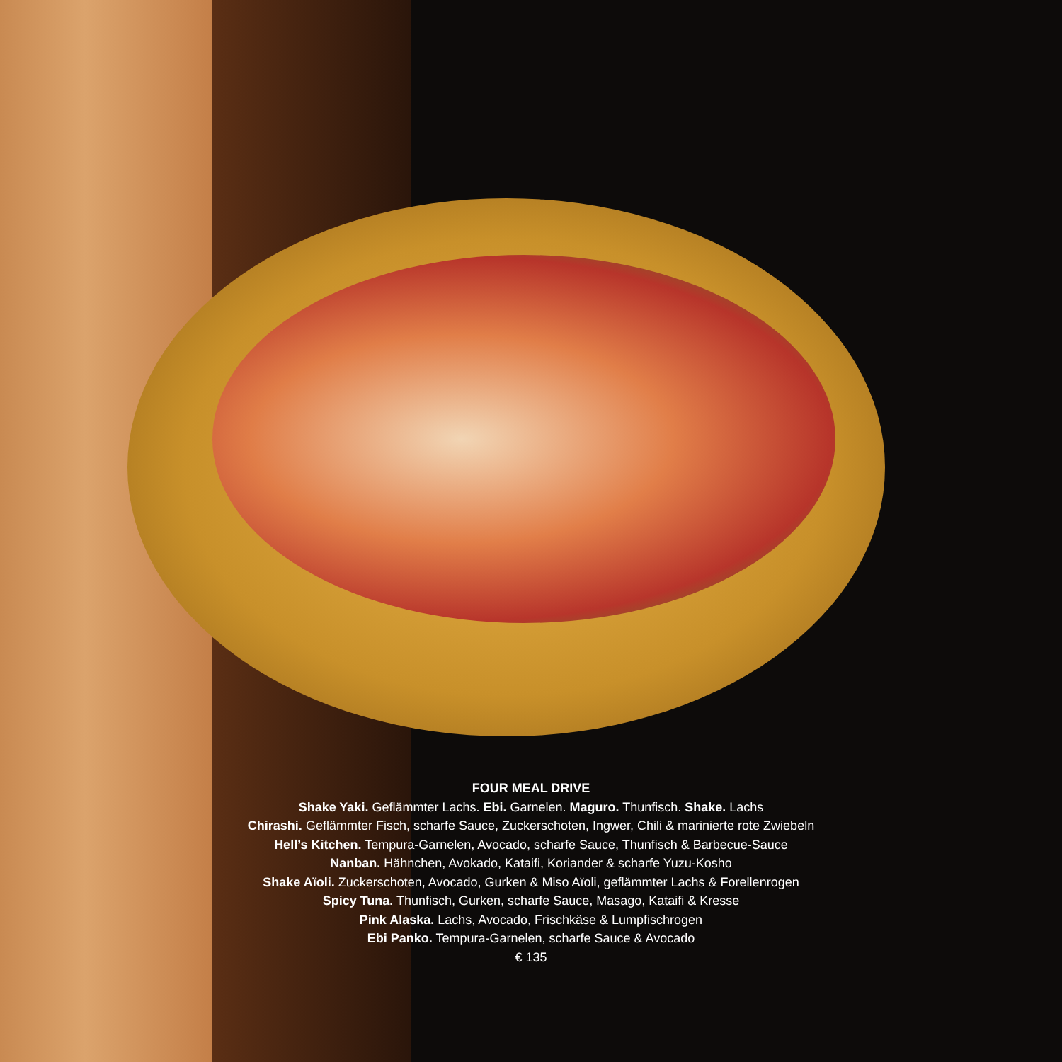FOUR MEAL DRIVE
Shake Yaki. Geflämmter Lachs. Ebi. Garnelen. Maguro. Thunfisch. Shake. Lachs
Chirashi. Geflämmter Fisch, scharfe Sauce, Zuckerschoten, Ingwer, Chili & marinierte rote Zwiebeln
Hell’s Kitchen. Tempura-Garnelen, Avocado, scharfe Sauce, Thunfisch & Barbecue-Sauce
Nanban. Hähnchen, Avokado, Kataifi, Koriander & scharfe Yuzu-Kosho
Shake Aïoli. Zuckerschoten, Avocado, Gurken & Miso Aïoli, geflämmter Lachs & Forellenrogen
Spicy Tuna. Thunfisch, Gurken, scharfe Sauce, Masago, Kataifi & Kresse
Pink Alaska. Lachs, Avocado, Frischkäse & Lumpfischrogen
Ebi Panko. Tempura-Garnelen, scharfe Sauce & Avocado
€ 135